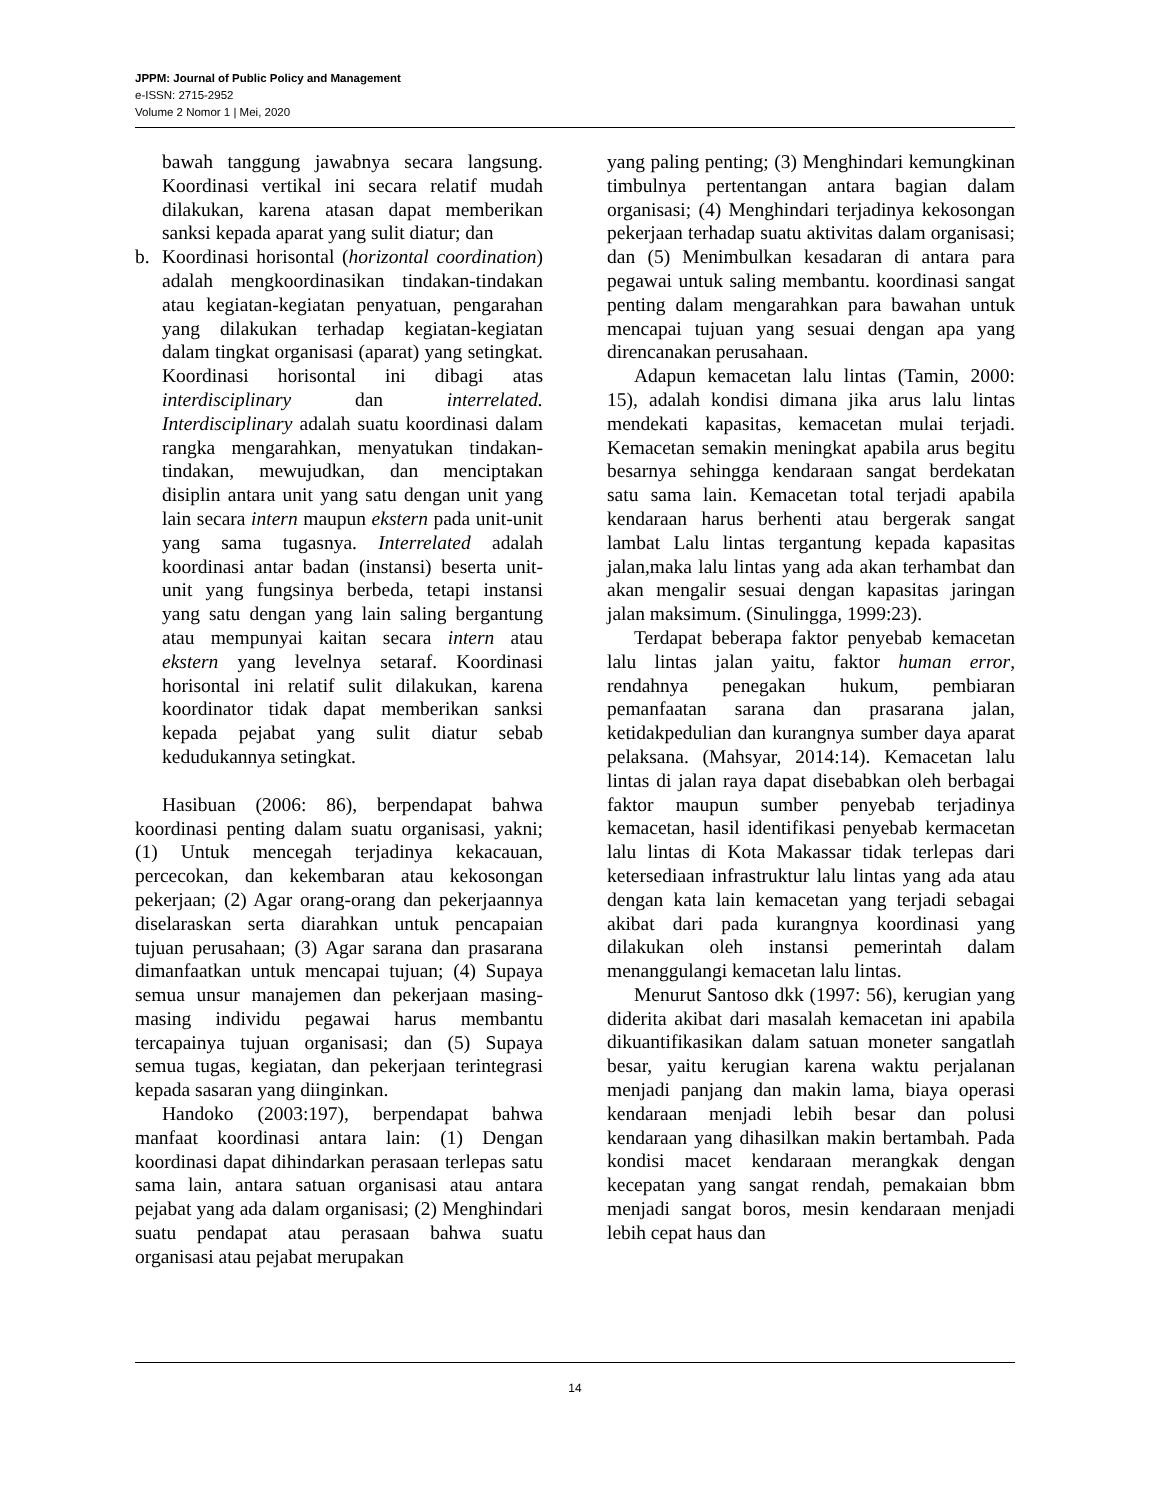JPPM: Journal of Public Policy and Management
e-ISSN: 2715-2952
Volume 2 Nomor 1 | Mei, 2020
bawah tanggung jawabnya secara langsung. Koordinasi vertikal ini secara relatif mudah dilakukan, karena atasan dapat memberikan sanksi kepada aparat yang sulit diatur; dan
b. Koordinasi horisontal (horizontal coordination) adalah mengkoordinasikan tindakan-tindakan atau kegiatan-kegiatan penyatuan, pengarahan yang dilakukan terhadap kegiatan-kegiatan dalam tingkat organisasi (aparat) yang setingkat. Koordinasi horisontal ini dibagi atas interdisciplinary dan interrelated. Interdisciplinary adalah suatu koordinasi dalam rangka mengarahkan, menyatukan tindakan-tindakan, mewujudkan, dan menciptakan disiplin antara unit yang satu dengan unit yang lain secara intern maupun ekstern pada unit-unit yang sama tugasnya. Interrelated adalah koordinasi antar badan (instansi) beserta unit-unit yang fungsinya berbeda, tetapi instansi yang satu dengan yang lain saling bergantung atau mempunyai kaitan secara intern atau ekstern yang levelnya setaraf. Koordinasi horisontal ini relatif sulit dilakukan, karena koordinator tidak dapat memberikan sanksi kepada pejabat yang sulit diatur sebab kedudukannya setingkat.
Hasibuan (2006: 86), berpendapat bahwa koordinasi penting dalam suatu organisasi, yakni; (1) Untuk mencegah terjadinya kekacauan, percecokan, dan kekembaran atau kekosongan pekerjaan; (2) Agar orang-orang dan pekerjaannya diselaraskan serta diarahkan untuk pencapaian tujuan perusahaan; (3) Agar sarana dan prasarana dimanfaatkan untuk mencapai tujuan; (4) Supaya semua unsur manajemen dan pekerjaan masing-masing individu pegawai harus membantu tercapainya tujuan organisasi; dan (5) Supaya semua tugas, kegiatan, dan pekerjaan terintegrasi kepada sasaran yang diinginkan.
Handoko (2003:197), berpendapat bahwa manfaat koordinasi antara lain: (1) Dengan koordinasi dapat dihindarkan perasaan terlepas satu sama lain, antara satuan organisasi atau antara pejabat yang ada dalam organisasi; (2) Menghindari suatu pendapat atau perasaan bahwa suatu organisasi atau pejabat merupakan
yang paling penting; (3) Menghindari kemungkinan timbulnya pertentangan antara bagian dalam organisasi; (4) Menghindari terjadinya kekosongan pekerjaan terhadap suatu aktivitas dalam organisasi; dan (5) Menimbulkan kesadaran di antara para pegawai untuk saling membantu. koordinasi sangat penting dalam mengarahkan para bawahan untuk mencapai tujuan yang sesuai dengan apa yang direncanakan perusahaan.
Adapun kemacetan lalu lintas (Tamin, 2000: 15), adalah kondisi dimana jika arus lalu lintas mendekati kapasitas, kemacetan mulai terjadi. Kemacetan semakin meningkat apabila arus begitu besarnya sehingga kendaraan sangat berdekatan satu sama lain. Kemacetan total terjadi apabila kendaraan harus berhenti atau bergerak sangat lambat Lalu lintas tergantung kepada kapasitas jalan,maka lalu lintas yang ada akan terhambat dan akan mengalir sesuai dengan kapasitas jaringan jalan maksimum. (Sinulingga, 1999:23).
Terdapat beberapa faktor penyebab kemacetan lalu lintas jalan yaitu, faktor human error, rendahnya penegakan hukum, pembiaran pemanfaatan sarana dan prasarana jalan, ketidakpedulian dan kurangnya sumber daya aparat pelaksana. (Mahsyar, 2014:14). Kemacetan lalu lintas di jalan raya dapat disebabkan oleh berbagai faktor maupun sumber penyebab terjadinya kemacetan, hasil identifikasi penyebab kermacetan lalu lintas di Kota Makassar tidak terlepas dari ketersediaan infrastruktur lalu lintas yang ada atau dengan kata lain kemacetan yang terjadi sebagai akibat dari pada kurangnya koordinasi yang dilakukan oleh instansi pemerintah dalam menanggulangi kemacetan lalu lintas.
Menurut Santoso dkk (1997: 56), kerugian yang diderita akibat dari masalah kemacetan ini apabila dikuantifikasikan dalam satuan moneter sangatlah besar, yaitu kerugian karena waktu perjalanan menjadi panjang dan makin lama, biaya operasi kendaraan menjadi lebih besar dan polusi kendaraan yang dihasilkan makin bertambah. Pada kondisi macet kendaraan merangkak dengan kecepatan yang sangat rendah, pemakaian bbm menjadi sangat boros, mesin kendaraan menjadi lebih cepat haus dan
14